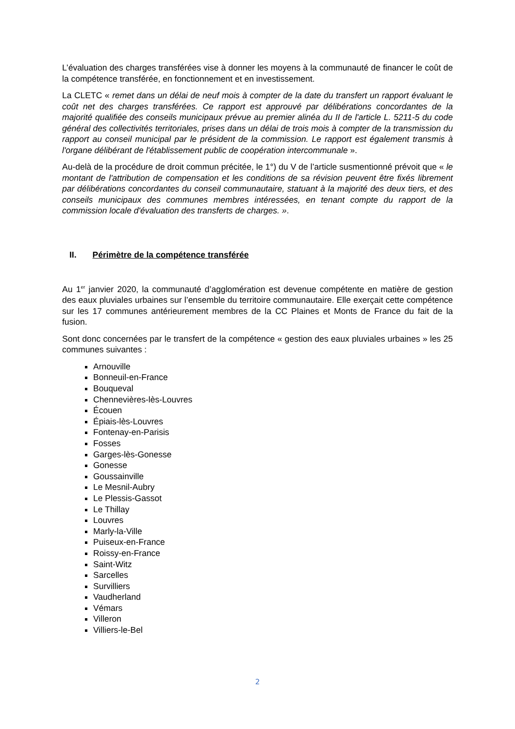L’évaluation des charges transférées vise à donner les moyens à la communauté de financer le coût de la compétence transférée, en fonctionnement et en investissement.
La CLETC « remet dans un délai de neuf mois à compter de la date du transfert un rapport évaluant le coût net des charges transférées. Ce rapport est approuvé par délibérations concordantes de la majorité qualifiée des conseils municipaux prévue au premier alinéa du II de l'article L. 5211-5 du code général des collectivités territoriales, prises dans un délai de trois mois à compter de la transmission du rapport au conseil municipal par le président de la commission. Le rapport est également transmis à l'organe délibérant de l'établissement public de coopération intercommunale ».
Au-delà de la procédure de droit commun précitée, le 1°) du V de l’article susmentionné prévoit que « le montant de l'attribution de compensation et les conditions de sa révision peuvent être fixés librement par délibérations concordantes du conseil communautaire, statuant à la majorité des deux tiers, et des conseils municipaux des communes membres intéressées, en tenant compte du rapport de la commission locale d'évaluation des transferts de charges. ».
II. Périmètre de la compétence transférée
Au 1<sup>er</sup> janvier 2020, la communauté d’agglomération est devenue compétente en matière de gestion des eaux pluviales urbaines sur l’ensemble du territoire communautaire. Elle exerçait cette compétence sur les 17 communes antérieurement membres de la CC Plaines et Monts de France du fait de la fusion.
Sont donc concernées par le transfert de la compétence « gestion des eaux pluviales urbaines » les 25 communes suivantes :
Arnouville
Bonneuil-en-France
Bouqueval
Chennevières-lès-Louvres
Écouen
Épiais-lès-Louvres
Fontenay-en-Parisis
Fosses
Garges-lès-Gonesse
Gonesse
Goussainville
Le Mesnil-Aubry
Le Plessis-Gassot
Le Thillay
Louvres
Marly-la-Ville
Puiseux-en-France
Roissy-en-France
Saint-Witz
Sarcelles
Survilliers
Vaudherland
Vémars
Villeron
Villiers-le-Bel
2